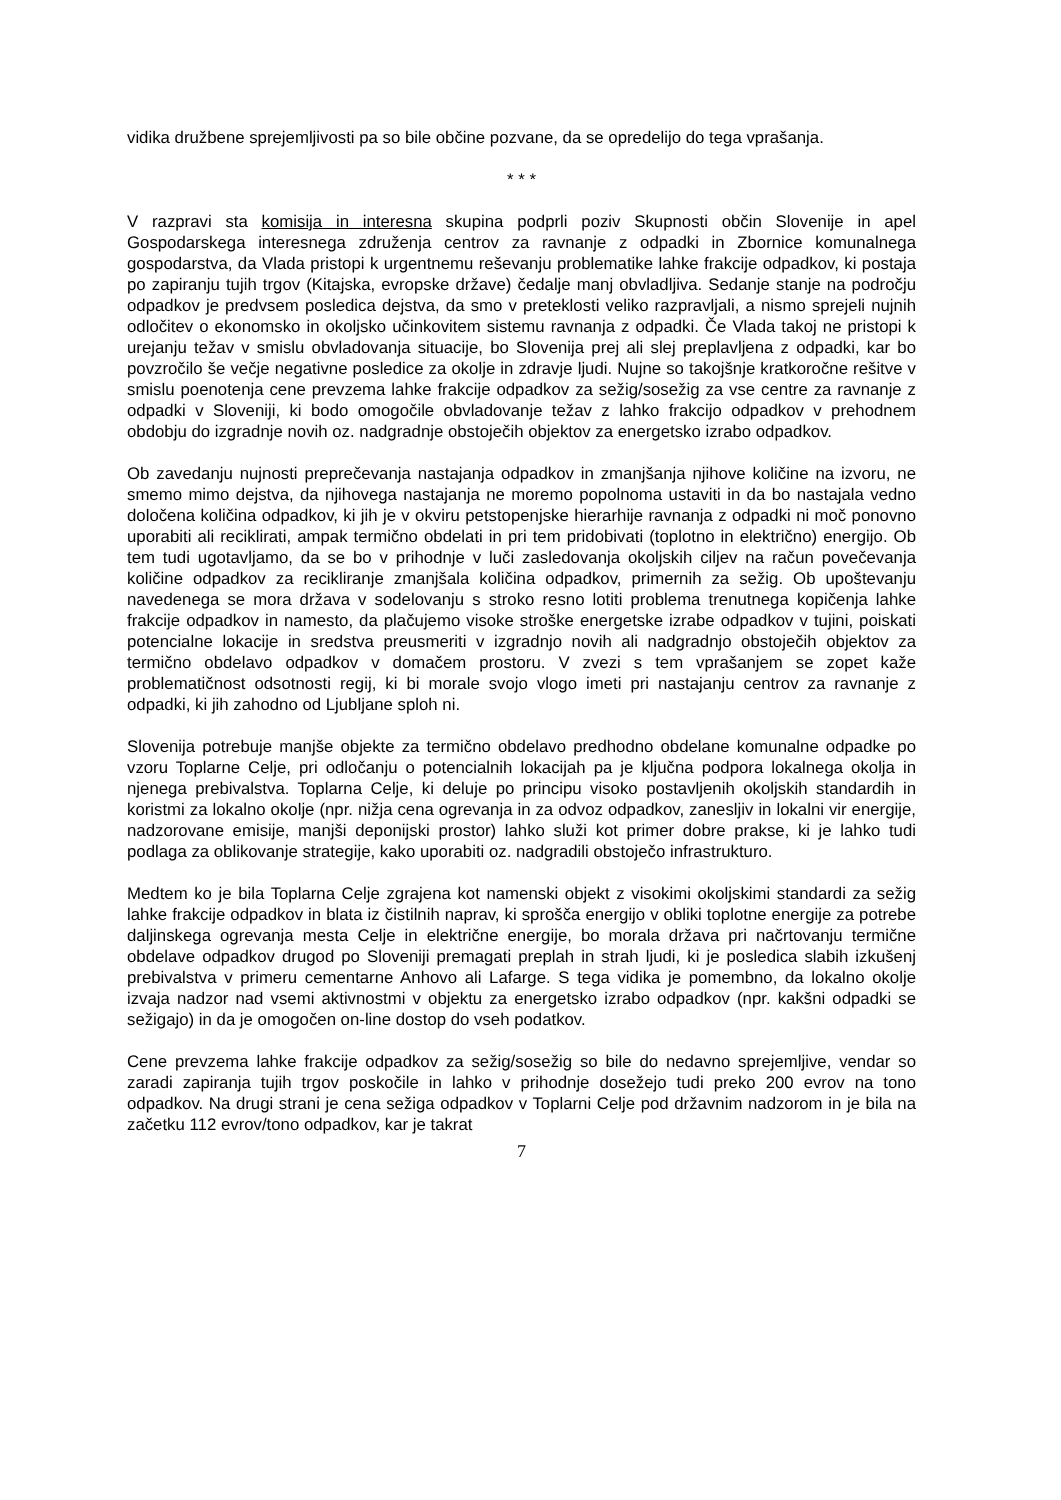vidika družbene sprejemljivosti pa so bile občine pozvane, da se opredelijo do tega vprašanja.
* * *
V razpravi sta komisija in interesna skupina podprli poziv Skupnosti občin Slovenije in apel Gospodarskega interesnega združenja centrov za ravnanje z odpadki in Zbornice komunalnega gospodarstva, da Vlada pristopi k urgentnemu reševanju problematike lahke frakcije odpadkov, ki postaja po zapiranju tujih trgov (Kitajska, evropske države) čedalje manj obvladljiva. Sedanje stanje na področju odpadkov je predvsem posledica dejstva, da smo v preteklosti veliko razpravljali, a nismo sprejeli nujnih odločitev o ekonomsko in okoljsko učinkovitem sistemu ravnanja z odpadki. Če Vlada takoj ne pristopi k urejanju težav v smislu obvladovanja situacije, bo Slovenija prej ali slej preplavljena z odpadki, kar bo povzročilo še večje negativne posledice za okolje in zdravje ljudi. Nujne so takojšnje kratkoročne rešitve v smislu poenotenja cene prevzema lahke frakcije odpadkov za sežig/sosežig za vse centre za ravnanje z odpadki v Sloveniji, ki bodo omogočile obvladovanje težav z lahko frakcijo odpadkov v prehodnem obdobju do izgradnje novih oz. nadgradnje obstoječih objektov za energetsko izrabo odpadkov.
Ob zavedanju nujnosti preprečevanja nastajanja odpadkov in zmanjšanja njihove količine na izvoru, ne smemo mimo dejstva, da njihovega nastajanja ne moremo popolnoma ustaviti in da bo nastajala vedno določena količina odpadkov, ki jih je v okviru petstopenjske hierarhije ravnanja z odpadki ni moč ponovno uporabiti ali reciklirati, ampak termično obdelati in pri tem pridobivati (toplotno in električno) energijo. Ob tem tudi ugotavljamo, da se bo v prihodnje v luči zasledovanja okoljskih ciljev na račun povečevanja količine odpadkov za recikliranje zmanjšala količina odpadkov, primernih za sežig. Ob upoštevanju navedenega se mora država v sodelovanju s stroko resno lotiti problema trenutnega kopičenja lahke frakcije odpadkov in namesto, da plačujemo visoke stroške energetske izrabe odpadkov v tujini, poiskati potencialne lokacije in sredstva preusmeriti v izgradnjo novih ali nadgradnjo obstoječih objektov za termično obdelavo odpadkov v domačem prostoru. V zvezi s tem vprašanjem se zopet kaže problematičnost odsotnosti regij, ki bi morale svojo vlogo imeti pri nastajanju centrov za ravnanje z odpadki, ki jih zahodno od Ljubljane sploh ni.
Slovenija potrebuje manjše objekte za termično obdelavo predhodno obdelane komunalne odpadke po vzoru Toplarne Celje, pri odločanju o potencialnih lokacijah pa je ključna podpora lokalnega okolja in njenega prebivalstva. Toplarna Celje, ki deluje po principu visoko postavljenih okoljskih standardih in koristmi za lokalno okolje (npr. nižja cena ogrevanja in za odvoz odpadkov, zanesljiv in lokalni vir energije, nadzorovane emisije, manjši deponijski prostor) lahko služi kot primer dobre prakse, ki je lahko tudi podlaga za oblikovanje strategije, kako uporabiti oz. nadgradili obstoječo infrastrukturo.
Medtem ko je bila Toplarna Celje zgrajena kot namenski objekt z visokimi okoljskimi standardi za sežig lahke frakcije odpadkov in blata iz čistilnih naprav, ki sprošča energijo v obliki toplotne energije za potrebe daljinskega ogrevanja mesta Celje in električne energije, bo morala država pri načrtovanju termične obdelave odpadkov drugod po Sloveniji premagati preplah in strah ljudi, ki je posledica slabih izkušenj prebivalstva v primeru cementarne Anhovo ali Lafarge. S tega vidika je pomembno, da lokalno okolje izvaja nadzor nad vsemi aktivnostmi v objektu za energetsko izrabo odpadkov (npr. kakšni odpadki se sežigajo) in da je omogočen on-line dostop do vseh podatkov.
Cene prevzema lahke frakcije odpadkov za sežig/sosežig so bile do nedavno sprejemljive, vendar so zaradi zapiranja tujih trgov poskočile in lahko v prihodnje dosežejo tudi preko 200 evrov na tono odpadkov. Na drugi strani je cena sežiga odpadkov v Toplarni Celje pod državnim nadzorom in je bila na začetku 112 evrov/tono odpadkov, kar je takrat
7